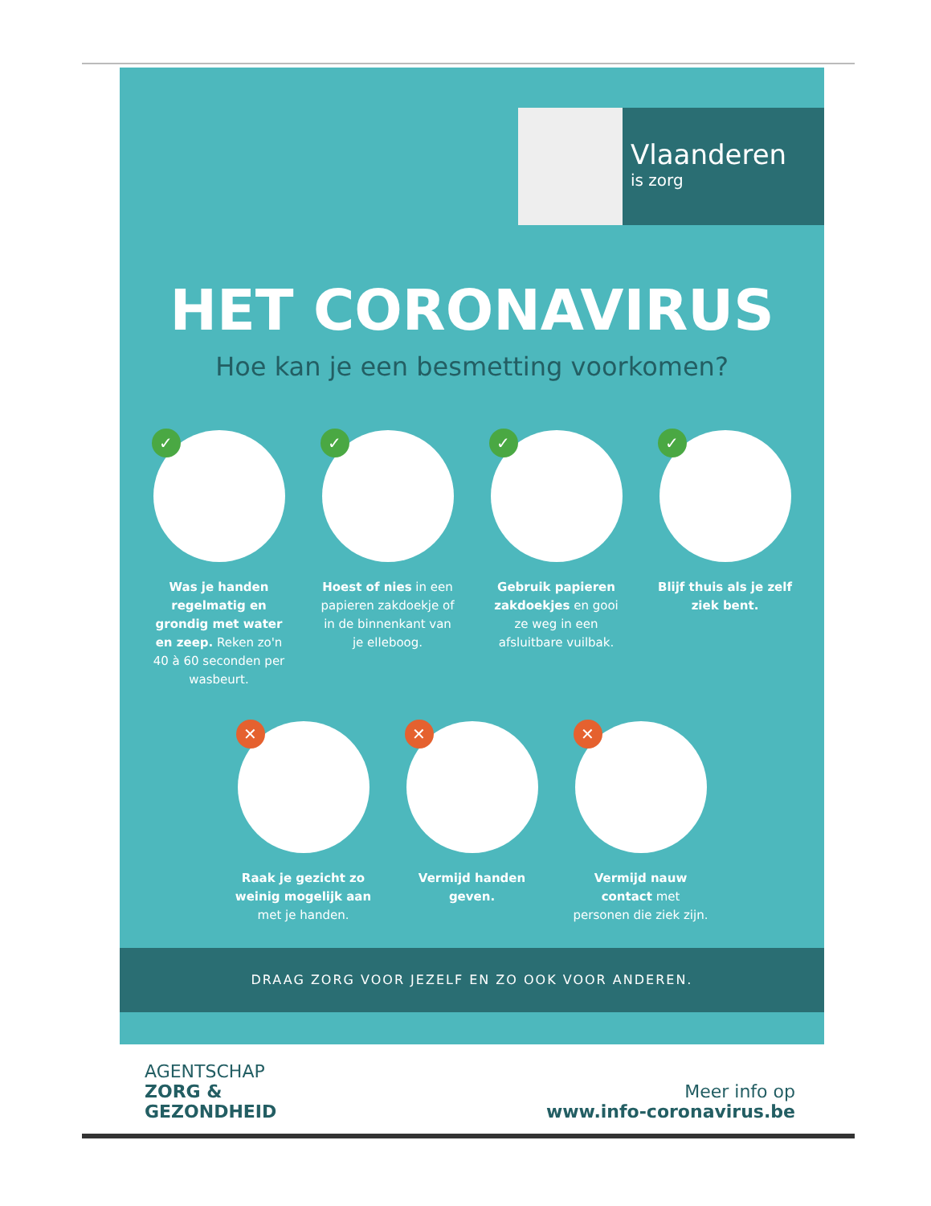Vlaanderen
is zorg
HET CORONAVIRUS
Hoe kan je een besmetting voorkomen?
✓
Was je handen regelmatig en grondig met water en zeep. Reken zo'n 40 à 60 seconden per wasbeurt.
✓
Hoest of nies in een papieren zakdoekje of in de binnenkant van je elleboog.
✓
Gebruik papieren zakdoekjes en gooi ze weg in een afsluitbare vuilbak.
✓
Blijf thuis als je zelf ziek bent.
✕
Raak je gezicht zo weinig mogelijk aan met je handen.
✕
Vermijd handen geven.
✕
Vermijd nauw contact met personen die ziek zijn.
DRAAG ZORG VOOR JEZELF EN ZO OOK VOOR ANDEREN.
AGENTSCHAP
ZORG &
GEZONDHEID
Meer info op
www.info-coronavirus.be